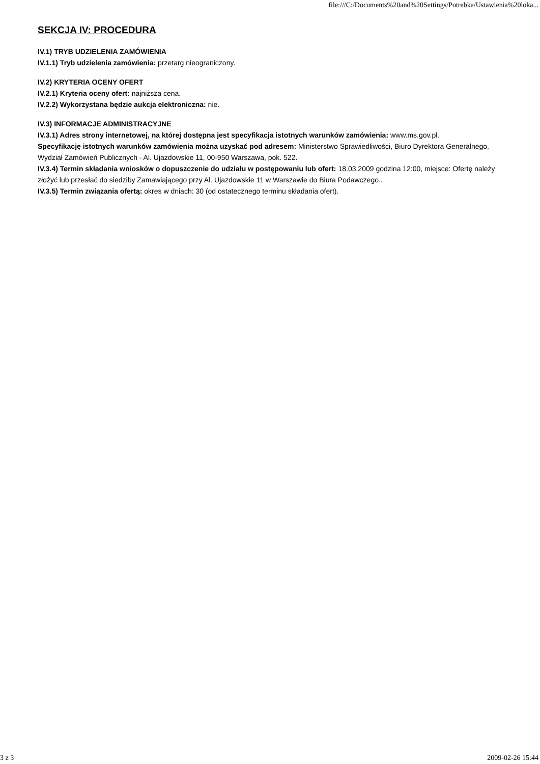file:///C:/Documents%20and%20Settings/Potrebka/Ustawienia%20loka...
SEKCJA IV: PROCEDURA
IV.1) TRYB UDZIELENIA ZAMÓWIENIA
IV.1.1) Tryb udzielenia zamówienia: przetarg nieograniczony.
IV.2) KRYTERIA OCENY OFERT
IV.2.1) Kryteria oceny ofert: najniższa cena.
IV.2.2) Wykorzystana będzie aukcja elektroniczna: nie.
IV.3) INFORMACJE ADMINISTRACYJNE
IV.3.1) Adres strony internetowej, na której dostępna jest specyfikacja istotnych warunków zamówienia: www.ms.gov.pl.
Specyfikację istotnych warunków zamówienia można uzyskać pod adresem: Ministerstwo Sprawiedliwości, Biuro Dyrektora Generalnego, Wydział Zamówień Publicznych - Al. Ujazdowskie 11, 00-950 Warszawa, pok. 522.
IV.3.4) Termin składania wniosków o dopuszczenie do udziału w postępowaniu lub ofert: 18.03.2009 godzina 12:00, miejsce: Ofertę należy złożyć lub przesłać do siedziby Zamawiającego przy Al. Ujazdowskie 11 w Warszawie do Biura Podawczego..
IV.3.5) Termin związania ofertą: okres w dniach: 30 (od ostatecznego terminu składania ofert).
3 z 3 2009-02-26 15:44